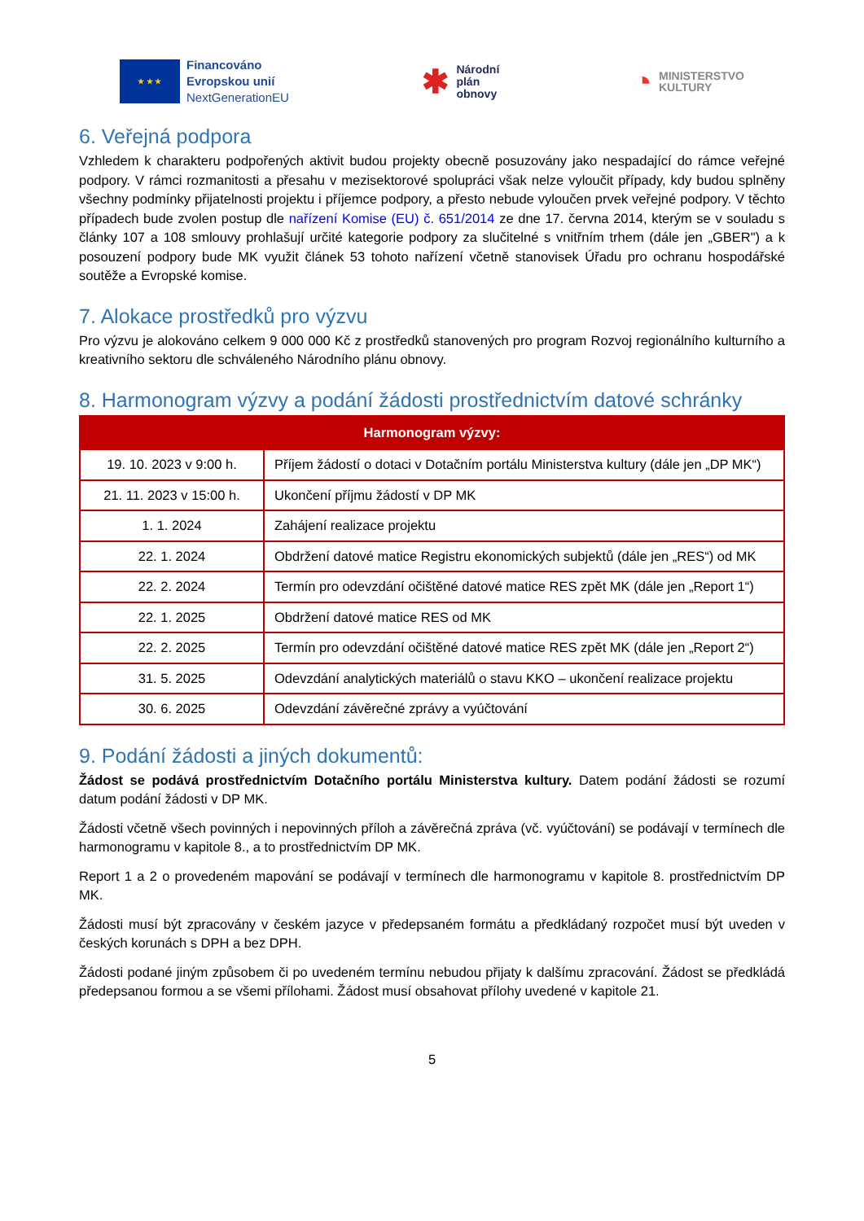★ ★ ★
Financováno
Evropskou unií
NextGenerationEU
✱
Národní
plán
obnovy
◔
MINISTERSTVO
KULTURY
6. Veřejná podpora
Vzhledem k charakteru podpořených aktivit budou projekty obecně posuzovány jako nespadající do rámce veřejné podpory. V rámci rozmanitosti a přesahu v mezisektorové spolupráci však nelze vyloučit případy, kdy budou splněny všechny podmínky přijatelnosti projektu i příjemce podpory, a přesto nebude vyloučen prvek veřejné podpory. V těchto případech bude zvolen postup dle nařízení Komise (EU) č. 651/2014 ze dne 17. června 2014, kterým se v souladu s články 107 a 108 smlouvy prohlašují určité kategorie podpory za slučitelné s vnitřním trhem (dále jen „GBER") a k posouzení podpory bude MK využit článek 53 tohoto nařízení včetně stanovisek Úřadu pro ochranu hospodářské soutěže a Evropské komise.
7. Alokace prostředků pro výzvu
Pro výzvu je alokováno celkem 9 000 000 Kč z prostředků stanovených pro program Rozvoj regionálního kulturního a kreativního sektoru dle schváleného Národního plánu obnovy.
8. Harmonogram výzvy a podání žádosti prostřednictvím datové schránky
| Harmonogram výzvy: | |
| --- | --- |
| 19. 10. 2023 v 9:00 h. | Příjem žádostí o dotaci v Dotačním portálu Ministerstva kultury (dále jen „DP MK“) |
| 21. 11. 2023 v 15:00 h. | Ukončení příjmu žádostí v DP MK |
| 1. 1. 2024 | Zahájení realizace projektu |
| 22. 1. 2024 | Obdržení datové matice Registru ekonomických subjektů (dále jen „RES“) od MK |
| 22. 2. 2024 | Termín pro odevzdání očištěné datové matice RES zpět MK (dále jen „Report 1“) |
| 22. 1. 2025 | Obdržení datové matice RES od MK |
| 22. 2. 2025 | Termín pro odevzdání očištěné datové matice RES zpět MK (dále jen „Report 2“) |
| 31. 5. 2025 | Odevzdání analytických materiálů o stavu KKO – ukončení realizace projektu |
| 30. 6. 2025 | Odevzdání závěrečné zprávy a vyúčtování |
9. Podání žádosti a jiných dokumentů:
Žádost se podává prostřednictvím Dotačního portálu Ministerstva kultury. Datem podání žádosti se rozumí datum podání žádosti v DP MK.
Žádosti včetně všech povinných i nepovinných příloh a závěrečná zpráva (vč. vyúčtování) se podávají v termínech dle harmonogramu v kapitole 8., a to prostřednictvím DP MK.
Report 1 a 2 o provedeném mapování se podávají v termínech dle harmonogramu v kapitole 8. prostřednictvím DP MK.
Žádosti musí být zpracovány v českém jazyce v předepsaném formátu a předkládaný rozpočet musí být uveden v českých korunách s DPH a bez DPH.
Žádosti podané jiným způsobem či po uvedeném termínu nebudou přijaty k dalšímu zpracování. Žádost se předkládá předepsanou formou a se všemi přílohami. Žádost musí obsahovat přílohy uvedené v kapitole 21.
5